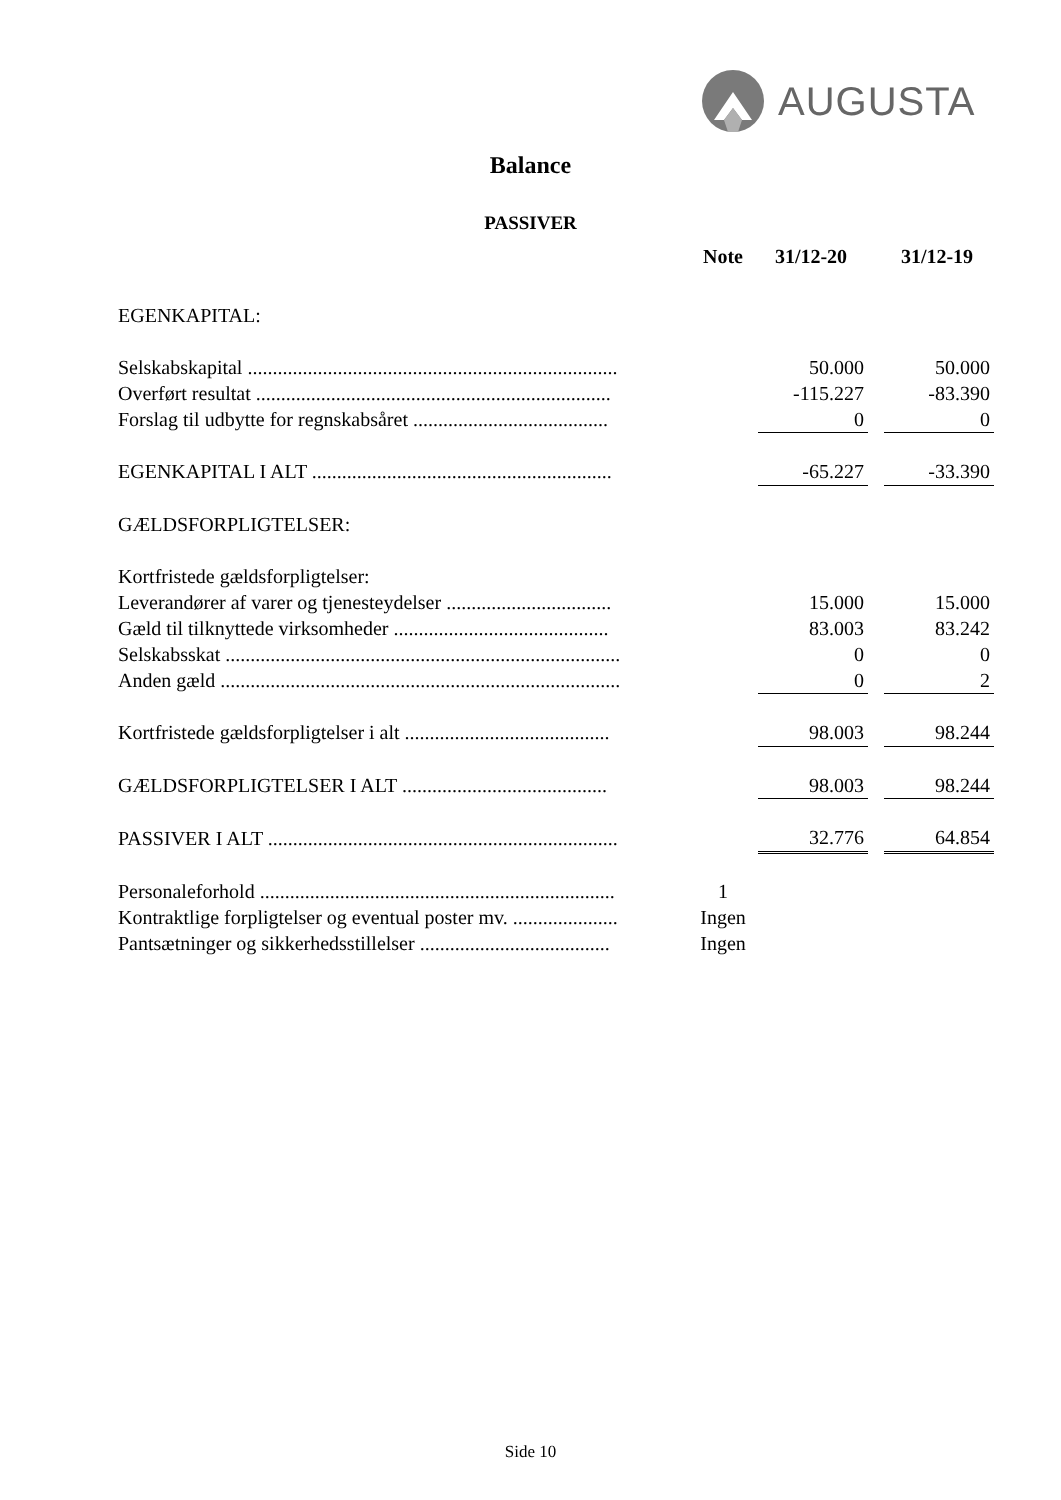AUGUSTA
Balance
PASSIVER
| | Note | 31/12-20 | | 31/12-19 |
| --- | --- | --- | --- | --- |
| EGENKAPITAL: | | | | |
| Selskabskapital .......................................................................... | | 50.000 | | 50.000 |
| Overført resultat ....................................................................... | | -115.227 | | -83.390 |
| Forslag til udbytte for regnskabsåret ....................................... | | 0 | | 0 |
| EGENKAPITAL I ALT ............................................................ | | -65.227 | | -33.390 |
| GÆLDSFORPLIGTELSER: | | | | |
| Kortfristede gældsforpligtelser: | | | | |
| Leverandører af varer og tjenesteydelser ................................. | | 15.000 | | 15.000 |
| Gæld til tilknyttede virksomheder ........................................... | | 83.003 | | 83.242 |
| Selskabsskat ............................................................................... | | 0 | | 0 |
| Anden gæld ................................................................................ | | 0 | | 2 |
| Kortfristede gældsforpligtelser i alt ......................................... | | 98.003 | | 98.244 |
| GÆLDSFORPLIGTELSER I ALT ......................................... | | 98.003 | | 98.244 |
| PASSIVER I ALT ...................................................................... | | 32.776 | | 64.854 |
| Personaleforhold ....................................................................... | 1 | | | |
| Kontraktlige forpligtelser og eventual poster mv. ..................... | Ingen | | | |
| Pantsætninger og sikkerhedsstillelser ...................................... | Ingen | | | |
Side 10